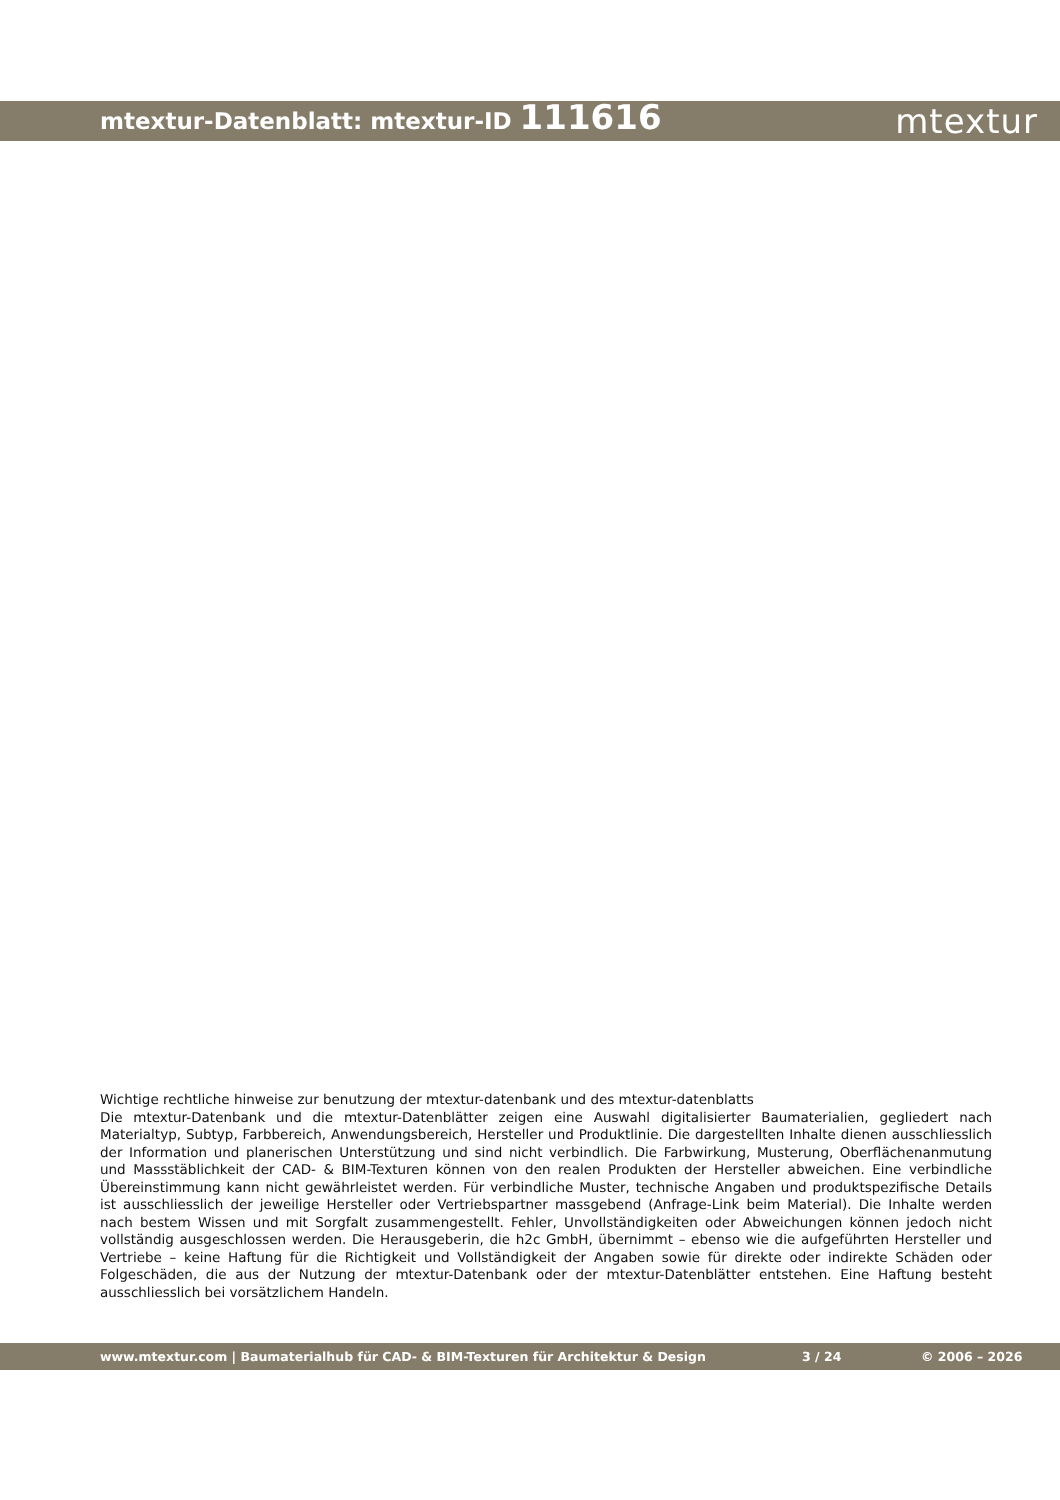mtextur-Datenblatt: mtextur-ID 111616
mtextur
Wichtige rechtliche hinweise zur benutzung der mtextur-datenbank und des mtextur-datenblatts
Die mtextur-Datenbank und die mtextur-Datenblätter zeigen eine Auswahl digitalisierter Baumaterialien, gegliedert nach Materialtyp, Subtyp, Farbbereich, Anwendungsbereich, Hersteller und Produktlinie. Die dargestellten Inhalte dienen ausschliesslich der Information und planerischen Unterstützung und sind nicht verbindlich. Die Farbwirkung, Musterung, Oberflächenanmutung und Massstäblichkeit der CAD- & BIM-Texturen können von den realen Produkten der Hersteller abweichen. Eine verbindliche Übereinstimmung kann nicht gewährleistet werden. Für verbindliche Muster, technische Angaben und produktspezifische Details ist ausschliesslich der jeweilige Hersteller oder Vertriebspartner massgebend (Anfrage-Link beim Material). Die Inhalte werden nach bestem Wissen und mit Sorgfalt zusammengestellt. Fehler, Unvollständigkeiten oder Abweichungen können jedoch nicht vollständig ausgeschlossen werden. Die Herausgeberin, die h2c GmbH, übernimmt – ebenso wie die aufgeführten Hersteller und Vertriebe – keine Haftung für die Richtigkeit und Vollständigkeit der Angaben sowie für direkte oder indirekte Schäden oder Folgeschäden, die aus der Nutzung der mtextur-Datenbank oder der mtextur-Datenblätter entstehen. Eine Haftung besteht ausschliesslich bei vorsätzlichem Handeln.
www.mtextur.com | Baumaterialhub für CAD- & BIM-Texturen für Architektur & Design 3 / 24 © 2006 – 2026